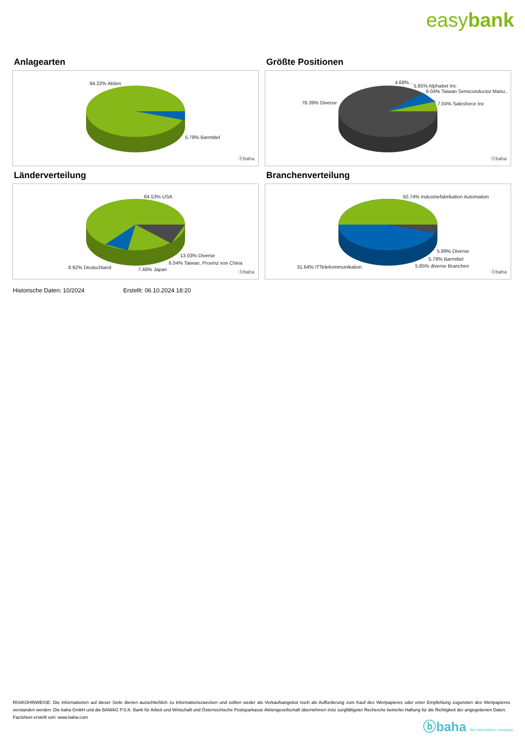easybank
Anlagearten
94.22% Aktien
5.78% Barmittel
ⓑbaha
Größte Positionen
4.68% ..
5.85% Alphabet Inc
6.04% Taiwan Semiconductor Manu..
76.39% Diverse 7.04% Salesforce Inc
ⓑbaha
Länderverteilung
64.53% USA
13.03% Diverse
6.04% Taiwan, Provinz von China
8.92% Deutschland 7.48% Japan ⓑbaha
Branchenverteilung
50.74% Industriefabrikation Automation
5.99% Diverse
5.78% Barmittel
5.85% diverse Branchen
31.64% ITTelekommunikation
ⓑbaha
Historische Daten: 10/2024 Erstellt: 06.10.2024 18:20
RISIKOHINWEISE: Die Informationen auf dieser Seite dienen ausschließlich zu Informationszwecken und sollten weder als Verkaufsangebot noch als Aufforderung zum Kauf des Wertpapieres oder einer Empfehlung zugunsten des Wertpapieres verstanden werden. Die baha GmbH und die BAWAG P.S.K. Bank für Arbeit und Wirtschaft und Österreichische Postsparkasse Aktiengesellschaft übernehmen trotz sorgfältigster Recherche keinerlei Haftung für die Richtigkeit der angegebenen Daten.
Factsheet erstellt von: www.baha.com
ⓑbaha the information company